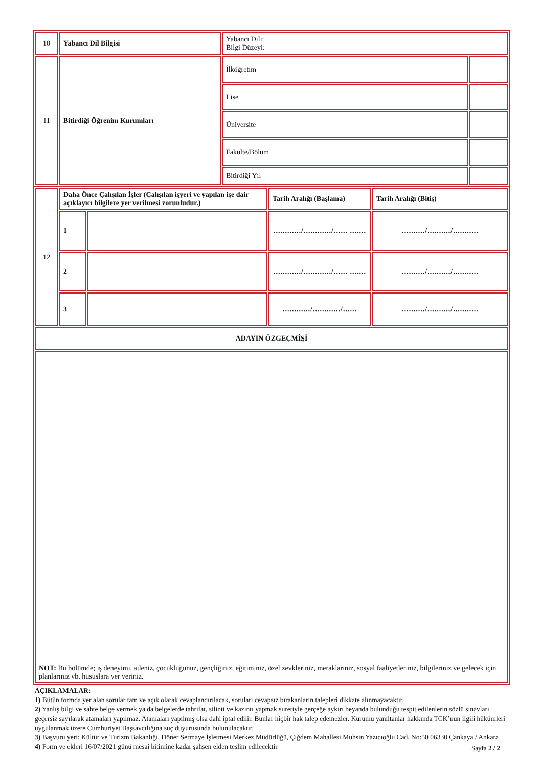| 10 | Yabancı Dil Bilgisi | Yabancı Dili: Bilgi Düzeyi: | |
| 11 | Bitirdiği Öğrenim Kurumları | İlköğretim | |
| | | Lise | |
| | | Üniversite | |
| | | Fakülte/Bölüm | |
| | | Bitirdiği Yıl | |
| 12 | Daha Önce Çalışılan İşler (Çalışılan işyeri ve yapılan işe dair açıklayıcı bilgilere yer verilmesi zorunludur.) | | Tarih Aralığı (Başlama) | Tarih Aralığı (Bitiş) |
| | 1 | | ............/............/...... ....... | ........../........../........... |
| | 2 | | ............/............/...... ....... | ........../........../........... |
| | 3 | | ............/............/...... | ........../........../........... |
| ADAYIN ÖZGEÇMİŞİ | | | | |
| NOT: Bu bölümde; iş deneyimi, aileniz, çocukluğunuz, gençliğiniz, eğitiminiz, özel zevkleriniz, meraklarınız, sosyal faaliyetleriniz, bilgileriniz ve gelecek için planlarınız vb. hususlara yer veriniz. | | | | |
AÇIKLAMALAR:
1) Bütün formda yer alan sorular tam ve açık olarak cevaplandırılacak, soruları cevapsız bırakanların talepleri dikkate alınmayacaktır.
2) Yanlış bilgi ve sahte belge vermek ya da belgelerde tahrifat, silinti ve kazıntı yapmak suretiyle gerçeğe aykırı beyanda bulunduğu tespit edilenlerin sözlü sınavları geçersiz sayılarak atamaları yapılmaz. Atamaları yapılmış olsa dahi iptal edilir. Bunlar hiçbir hak talep edemezler. Kurumu yanıltanlar hakkında TCK’nun ilgili hükümleri uygulanmak üzere Cumhuriyet Başsavcılığına suç duyurusunda bulunulacaktır.
3) Başvuru yeri: Kültür ve Turizm Bakanlığı, Döner Sermaye İşletmesi Merkez Müdürlüğü, Çiğdem Mahallesi Muhsin Yazıcıoğlu Cad. No:50 06330 Çankaya / Ankara
4) Form ve ekleri 16/07/2021 günü mesai bitimine kadar şahsen elden teslim edilecektir
Sayfa 2 / 2